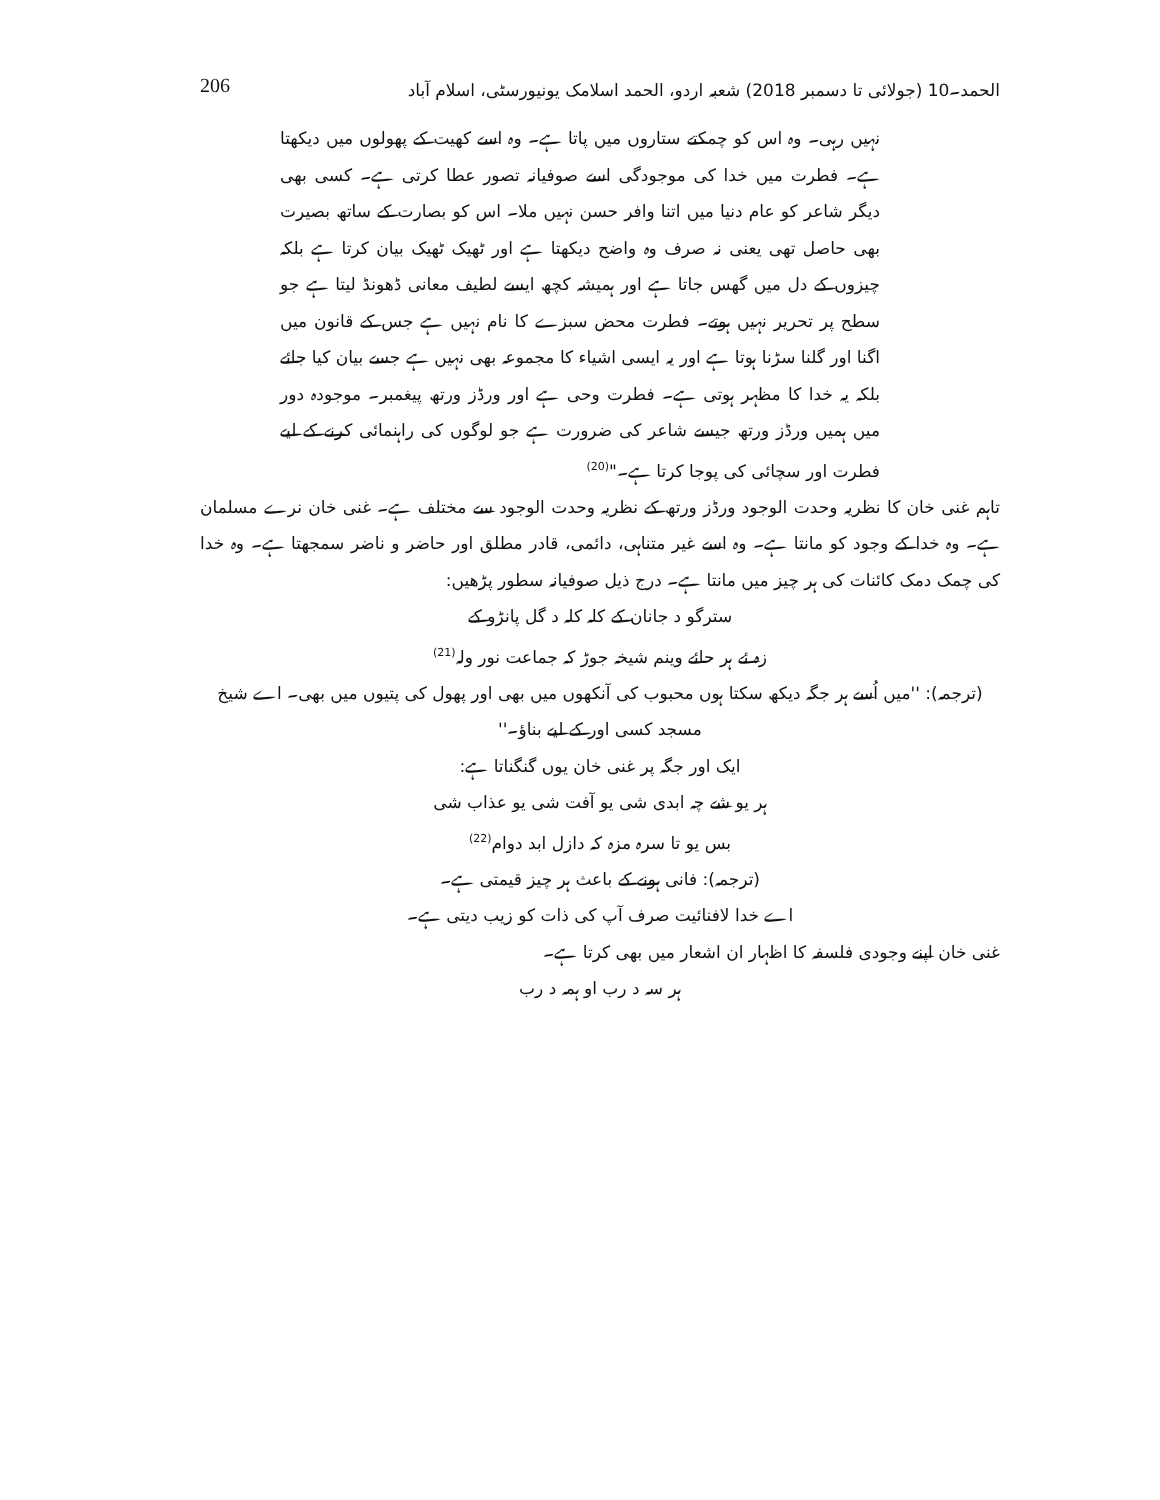الحمد۔10 (جولائی تا دسمبر 2018) شعبہ اردو، الحمد اسلامک یونیورسٹی، اسلام آباد 206
نہیں رہی۔ وہ اس کو چمکتے ستاروں میں پاتا ہے۔ وہ اسے کھیت کے پھولوں میں دیکھتا ہے۔ فطرت میں خدا کی موجودگی اسے صوفیانہ تصور عطا کرتی ہے۔ کسی بھی دیگر شاعر کو عام دنیا میں اتنا وافر حسن نہیں ملا۔ اس کو بصارت کے ساتھ بصیرت بھی حاصل تھی یعنی نہ صرف وہ واضح دیکھتا ہے اور ٹھیک ٹھیک بیان کرتا ہے بلکہ چیزوں کے دل میں گھس جاتا ہے اور ہمیشہ کچھ ایسے لطیف معانی ڈھونڈ لیتا ہے جو سطح پر تحریر نہیں ہوتے۔ فطرت محض سبزے کا نام نہیں ہے جس کے قانون میں اگنا اور گلنا سڑنا ہوتا ہے اور یہ ایسی اشیاء کا مجموعہ بھی نہیں ہے جسے بیان کیا جائے بلکہ یہ خدا کا مظہر ہوتی ہے۔ فطرت وحی ہے اور ورڈز ورتھ پیغمبر۔ موجودہ دور میں ہمیں ورڈز ورتھ جیسے شاعر کی ضرورت ہے جو لوگوں کی راہنمائی کرنے کے لیے فطرت اور سچائی کی پوجا کرتا ہے۔"<sup>(20)</sup>
تاہم غنی خان کا نظریہ وحدت الوجود ورڈز ورتھ کے نظریہ وحدت الوجود سے مختلف ہے۔ غنی خان نرے مسلمان ہے۔ وہ خدا کے وجود کو مانتا ہے۔ وہ اسے غیر متناہی، دائمی، قادر مطلق اور حاضر و ناضر سمجھتا ہے۔ وہ خدا کی چمک دمک کائنات کی ہر چیز میں مانتا ہے۔ درج ذیل صوفیانہ سطور پڑھیں:
سترگو د جانان کے کلہ کلہ د گل پانڑو کے
زہ ئے ہر حائے وینم شیخہ جوڑ کہ جماعت نور ولہ<sup>(21)</sup>
(ترجمہ): ''میں اُسے ہر جگہ دیکھ سکتا ہوں محبوب کی آنکھوں میں بھی اور پھول کی پتیوں میں بھی۔ اے شیخ مسجد کسی اور کے لیے بناؤ۔''
ایک اور جگہ پر غنی خان یوں گنگناتا ہے:
ہر یو شے چہ ابدی شی یو آفت شی یو عذاب شی
بس یو تا سرہ مزہ کہ دازل ابد دوام<sup>(22)</sup>
(ترجمہ): فانی ہونے کے باعث ہر چیز قیمتی ہے۔
اے خدا لافنائیت صرف آپ کی ذات کو زیب دیتی ہے۔
غنی خان اپنے وجودی فلسفہ کا اظہار ان اشعار میں بھی کرتا ہے۔
ہر سہ د رب او ہمہ د رب